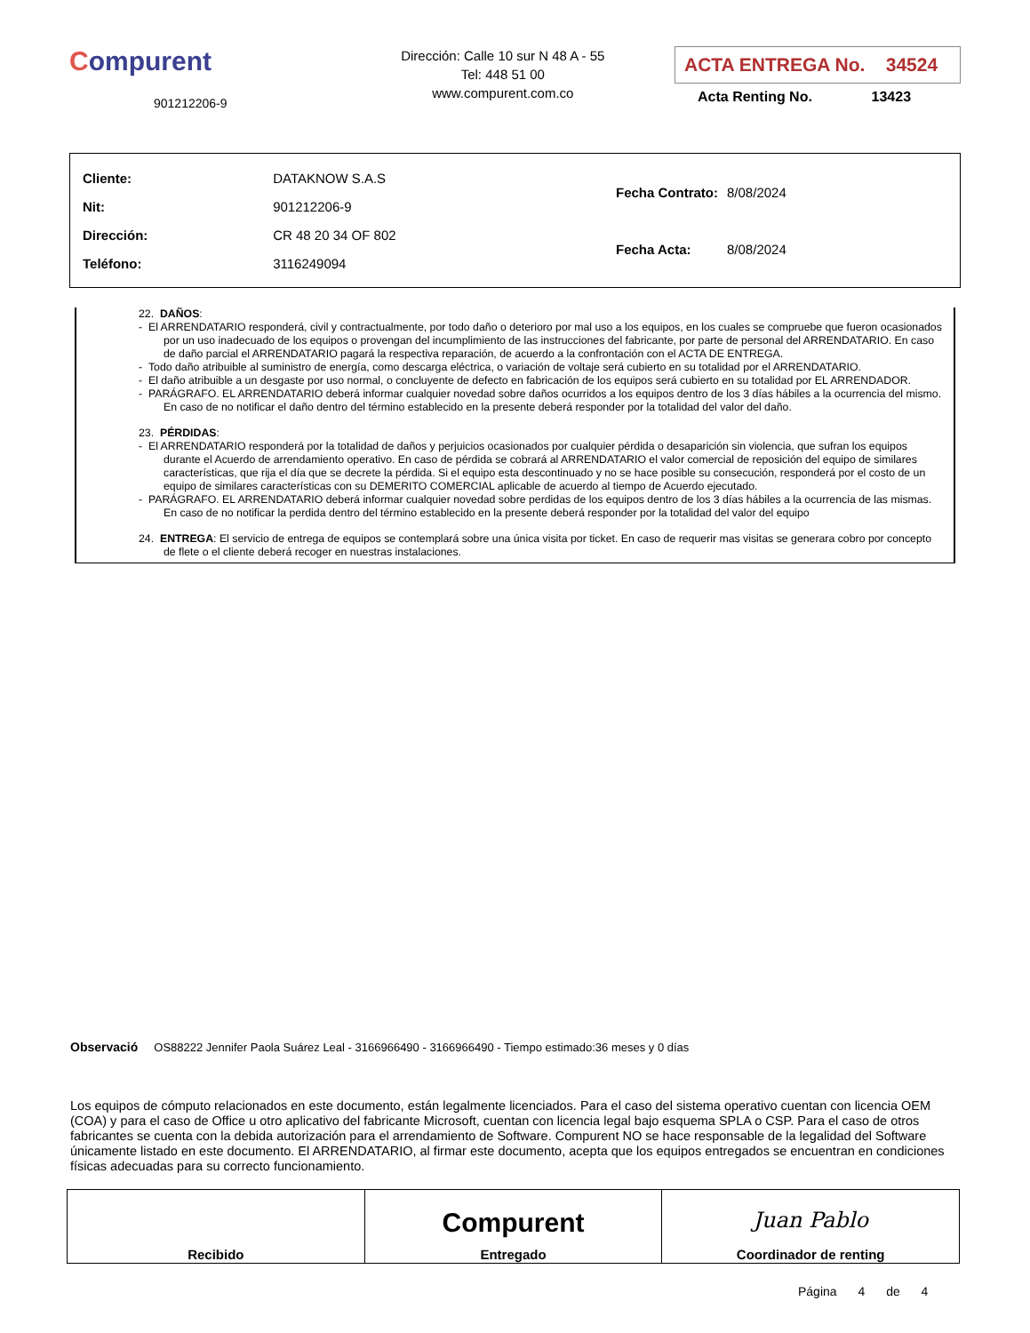Compurent
901212206-9
Dirección: Calle 10 sur N 48 A - 55
Tel: 448 51 00
www.compurent.com.co
ACTA ENTREGA No. 34524
Acta Renting No. 13423
| Cliente: | DATAKNOW S.A.S |
| Nit: | 901212206-9 |
| Dirección: | CR 48 20 34 OF 802 |
| Teléfono: | 3116249094 |
| Fecha Contrato: | 8/08/2024 |
| Fecha Acta: | 8/08/2024 |
22. DAÑOS:
- El ARRENDATARIO responderá, civil y contractualmente, por todo daño o deterioro por mal uso a los equipos, en los cuales se compruebe que fueron ocasionados por un uso inadecuado de los equipos o provengan del incumplimiento de las instrucciones del fabricante, por parte de personal del ARRENDATARIO. En caso de daño parcial el ARRENDATARIO pagará la respectiva reparación, de acuerdo a la confrontación con el ACTA DE ENTREGA.
- Todo daño atribuible al suministro de energía, como descarga eléctrica, o variación de voltaje será cubierto en su totalidad por el ARRENDATARIO.
- El daño atribuible a un desgaste por uso normal, o concluyente de defecto en fabricación de los equipos será cubierto en su totalidad por EL ARRENDADOR.
- PARÁGRAFO. EL ARRENDATARIO deberá informar cualquier novedad sobre daños ocurridos a los equipos dentro de los 3 días hábiles a la ocurrencia del mismo. En caso de no notificar el daño dentro del término establecido en la presente deberá responder por la totalidad del valor del daño.
23. PÉRDIDAS:
- El ARRENDATARIO responderá por la totalidad de daños y perjuicios ocasionados por cualquier pérdida o desaparición sin violencia, que sufran los equipos durante el Acuerdo de arrendamiento operativo. En caso de pérdida se cobrará al ARRENDATARIO el valor comercial de reposición del equipo de similares características, que rija el día que se decrete la pérdida. Si el equipo esta descontinuado y no se hace posible su consecución, responderá por el costo de un equipo de similares características con su DEMERITO COMERCIAL aplicable de acuerdo al tiempo de Acuerdo ejecutado.
- PARÁGRAFO. EL ARRENDATARIO deberá informar cualquier novedad sobre perdidas de los equipos dentro de los 3 días hábiles a la ocurrencia de las mismas. En caso de no notificar la perdida dentro del término establecido en la presente deberá responder por la totalidad del valor del equipo
24. ENTREGA: El servicio de entrega de equipos se contemplará sobre una única visita por ticket. En caso de requerir mas visitas se generara cobro por concepto de flete o el cliente deberá recoger en nuestras instalaciones.
Observació OS88222 Jennifer Paola Suárez Leal - 3166966490 - 3166966490 - Tiempo estimado:36 meses y 0 días
Los equipos de cómputo relacionados en este documento, están legalmente licenciados. Para el caso del sistema operativo cuentan con licencia OEM (COA) y para el caso de Office u otro aplicativo del fabricante Microsoft, cuentan con licencia legal bajo esquema SPLA o CSP. Para el caso de otros fabricantes se cuenta con la debida autorización para el arrendamiento de Software. Compurent NO se hace responsable de la legalidad del Software únicamente listado en este documento. El ARRENDATARIO, al firmar este documento, acepta que los equipos entregados se encuentran en condiciones físicas adecuadas para su correcto funcionamiento.
| Recibido | Compurent Entregado | Juan Pablo Coordinador de renting |
Página 4 de 4